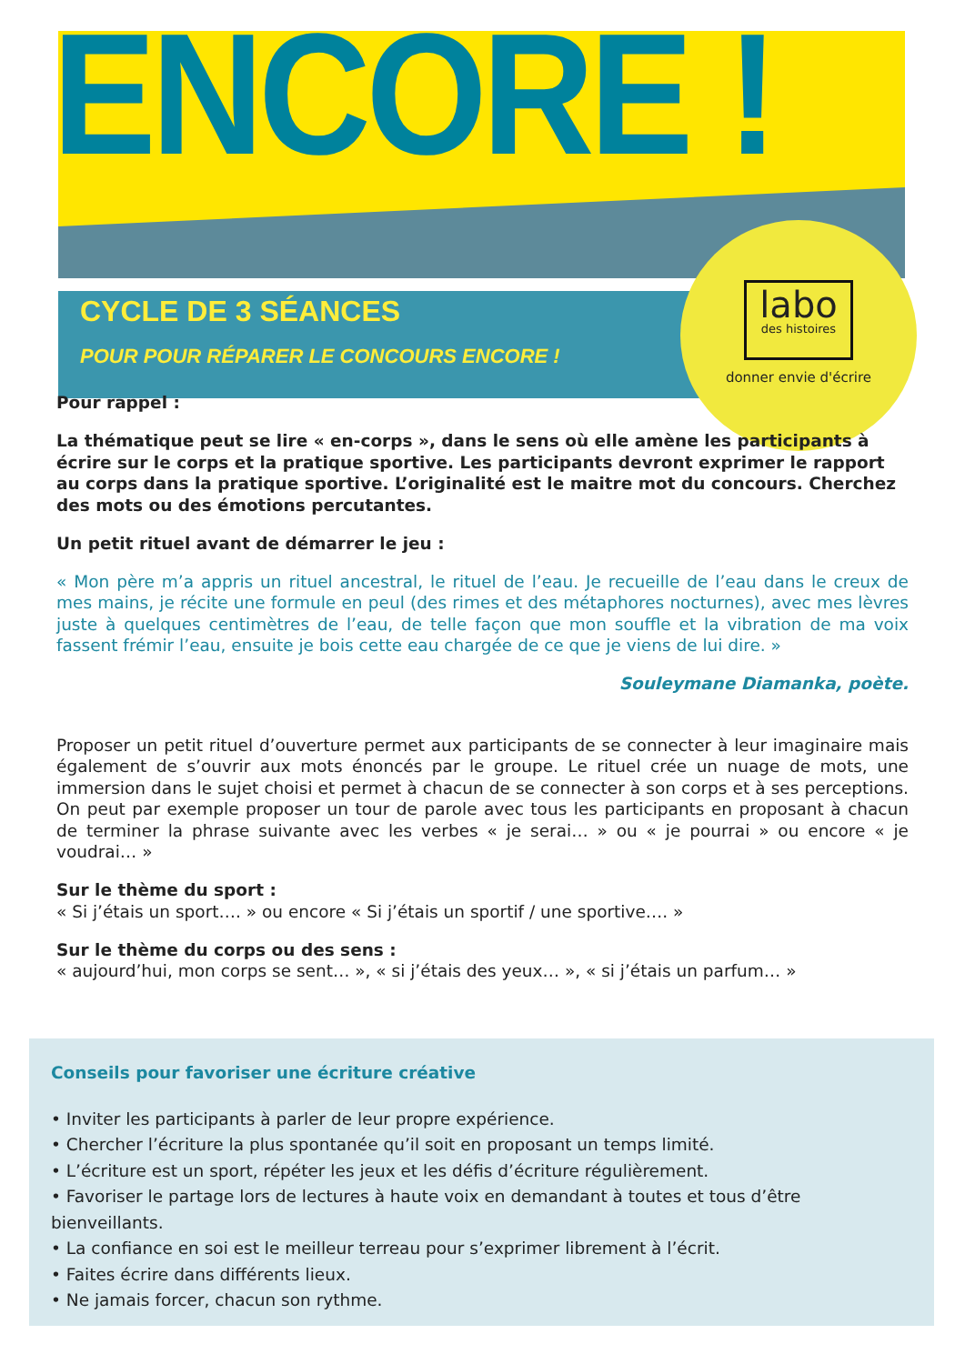ENCORE !
labo
des histoires
donner envie d'écrire
CYCLE DE 3 SÉANCES
POUR POUR RÉPARER LE CONCOURS ENCORE !
Pour rappel :
La thématique peut se lire « en-corps », dans le sens où elle amène les participants à écrire sur le corps et la pratique sportive. Les participants devront exprimer le rapport au corps dans la pratique sportive. L’originalité est le maitre mot du concours. Cherchez des mots ou des émotions percutantes.
Un petit rituel avant de démarrer le jeu :
« Mon père m’a appris un rituel ancestral, le rituel de l’eau. Je recueille de l’eau dans le creux de mes mains, je récite une formule en peul (des rimes et des métaphores nocturnes), avec mes lèvres juste à quelques centimètres de l’eau, de telle façon que mon souffle et la vibration de ma voix fassent frémir l’eau, ensuite je bois cette eau chargée de ce que je viens de lui dire. »
Souleymane Diamanka, poète.
Proposer un petit rituel d’ouverture permet aux participants de se connecter à leur imaginaire mais également de s’ouvrir aux mots énoncés par le groupe. Le rituel crée un nuage de mots, une immersion dans le sujet choisi et permet à chacun de se connecter à son corps et à ses perceptions. On peut par exemple proposer un tour de parole avec tous les participants en proposant à chacun de terminer la phrase suivante avec les verbes « je serai… » ou « je pourrai » ou encore « je voudrai… »
Sur le thème du sport :
« Si j’étais un sport…. » ou encore « Si j’étais un sportif / une sportive…. »
Sur le thème du corps ou des sens :
« aujourd’hui, mon corps se sent… », « si j’étais des yeux… », « si j’étais un parfum… »
Conseils pour favoriser une écriture créative
• Inviter les participants à parler de leur propre expérience.
• Chercher l’écriture la plus spontanée qu’il soit en proposant un temps limité.
• L’écriture est un sport, répéter les jeux et les défis d’écriture régulièrement.
• Favoriser le partage lors de lectures à haute voix en demandant à toutes et tous d’être bienveillants.
• La confiance en soi est le meilleur terreau pour s’exprimer librement à l’écrit.
• Faites écrire dans différents lieux.
• Ne jamais forcer, chacun son rythme.